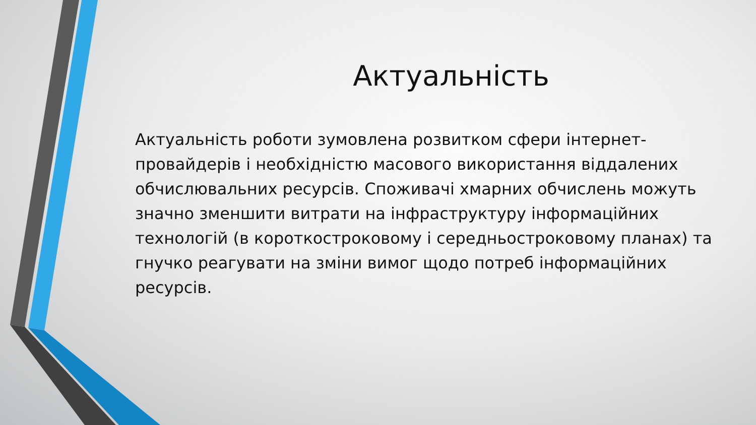Актуальність
Актуальність роботи зумовлена розвитком сфери інтернет-провайдерів і необхідністю масового використання віддалених обчислювальних ресурсів. Споживачі хмарних обчислень можуть значно зменшити витрати на інфраструктуру інформаційних технологій (в короткостроковому і середньостроковому планах) та гнучко реагувати на зміни вимог щодо потреб інформаційних ресурсів.